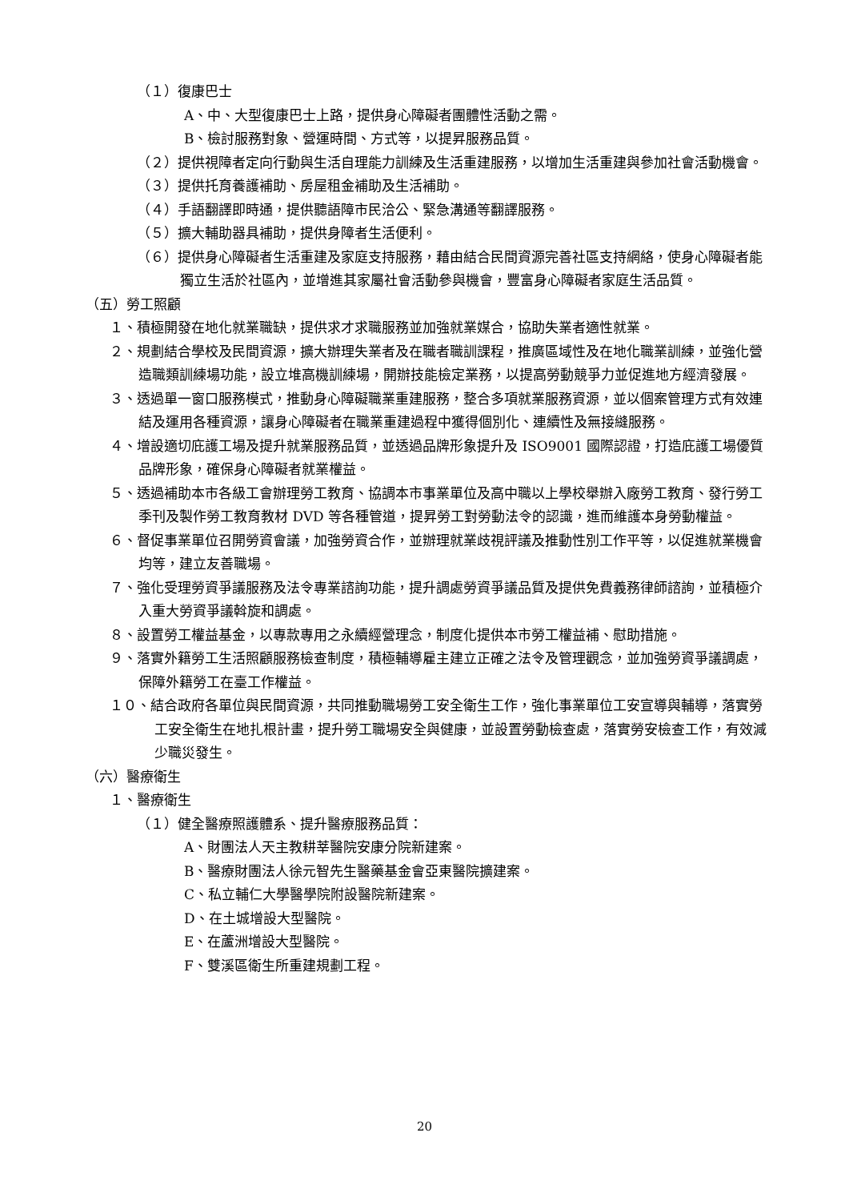（１）復康巴士
A、中、大型復康巴士上路，提供身心障礙者團體性活動之需。
B、檢討服務對象、營運時間、方式等，以提昇服務品質。
（２）提供視障者定向行動與生活自理能力訓練及生活重建服務，以增加生活重建與參加社會活動機會。
（３）提供托育養護補助、房屋租金補助及生活補助。
（４）手語翻譯即時通，提供聽語障市民洽公、緊急溝通等翻譯服務。
（５）擴大輔助器具補助，提供身障者生活便利。
（６）提供身心障礙者生活重建及家庭支持服務，藉由結合民間資源完善社區支持網絡，使身心障礙者能獨立生活於社區內，並增進其家屬社會活動參與機會，豐富身心障礙者家庭生活品質。
（五）勞工照顧
１、積極開發在地化就業職缺，提供求才求職服務並加強就業媒合，協助失業者適性就業。
２、規劃結合學校及民間資源，擴大辦理失業者及在職者職訓課程，推廣區域性及在地化職業訓練，並強化營造職類訓練場功能，設立堆高機訓練場，開辦技能檢定業務，以提高勞動競爭力並促進地方經濟發展。
３、透過單一窗口服務模式，推動身心障礙職業重建服務，整合多項就業服務資源，並以個案管理方式有效連結及運用各種資源，讓身心障礙者在職業重建過程中獲得個別化、連續性及無接縫服務。
４、增設適切庇護工場及提升就業服務品質，並透過品牌形象提升及 ISO9001 國際認證，打造庇護工場優質品牌形象，確保身心障礙者就業權益。
５、透過補助本市各級工會辦理勞工教育、協調本市事業單位及高中職以上學校舉辦入廠勞工教育、發行勞工季刊及製作勞工教育教材 DVD 等各種管道，提昇勞工對勞動法令的認識，進而維護本身勞動權益。
６、督促事業單位召開勞資會議，加強勞資合作，並辦理就業歧視評議及推動性別工作平等，以促進就業機會均等，建立友善職場。
７、強化受理勞資爭議服務及法令專業諮詢功能，提升調處勞資爭議品質及提供免費義務律師諮詢，並積極介入重大勞資爭議斡旋和調處。
８、設置勞工權益基金，以專款專用之永續經營理念，制度化提供本市勞工權益補、慰助措施。
９、落實外籍勞工生活照顧服務檢查制度，積極輔導雇主建立正確之法令及管理觀念，並加強勞資爭議調處，保障外籍勞工在臺工作權益。
１０、結合政府各單位與民間資源，共同推動職場勞工安全衛生工作，強化事業單位工安宣導與輔導，落實勞工安全衛生在地扎根計畫，提升勞工職場安全與健康，並設置勞動檢查處，落實勞安檢查工作，有效減少職災發生。
（六）醫療衛生
１、醫療衛生
（１）健全醫療照護體系、提升醫療服務品質：
A、財團法人天主教耕莘醫院安康分院新建案。
B、醫療財團法人徐元智先生醫藥基金會亞東醫院擴建案。
C、私立輔仁大學醫學院附設醫院新建案。
D、在土城增設大型醫院。
E、在蘆洲增設大型醫院。
F、雙溪區衛生所重建規劃工程。
20